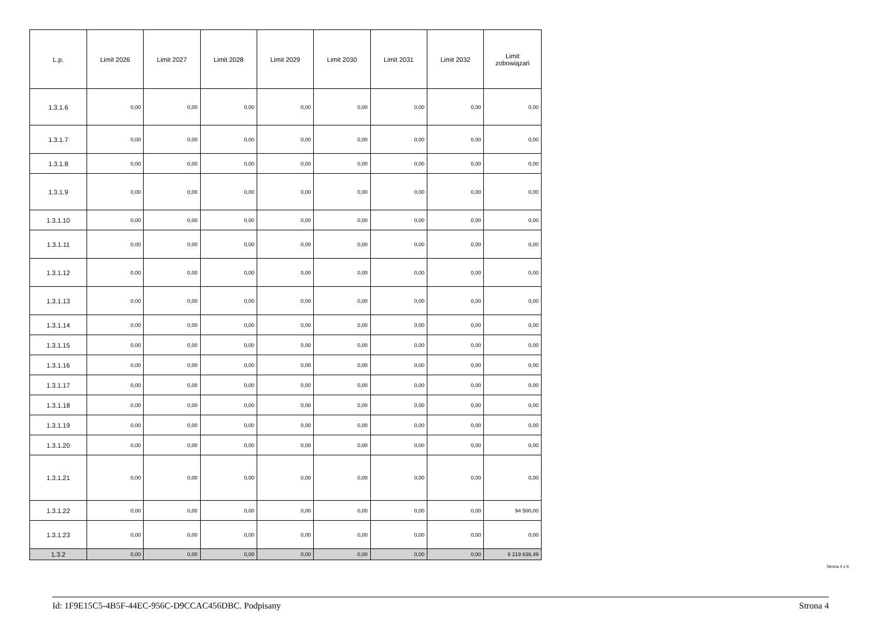| L.p. | Limit 2026 | Limit 2027 | Limit 2028 | Limit 2029 | Limit 2030 | Limit 2031 | Limit 2032 | Limit zobowiązań |
| --- | --- | --- | --- | --- | --- | --- | --- | --- |
| 1.3.1.6 | 0,00 | 0,00 | 0,00 | 0,00 | 0,00 | 0,00 | 0,00 | 0,00 |
| 1.3.1.7 | 0,00 | 0,00 | 0,00 | 0,00 | 0,00 | 0,00 | 0,00 | 0,00 |
| 1.3.1.8 | 0,00 | 0,00 | 0,00 | 0,00 | 0,00 | 0,00 | 0,00 | 0,00 |
| 1.3.1.9 | 0,00 | 0,00 | 0,00 | 0,00 | 0,00 | 0,00 | 0,00 | 0,00 |
| 1.3.1.10 | 0,00 | 0,00 | 0,00 | 0,00 | 0,00 | 0,00 | 0,00 | 0,00 |
| 1.3.1.11 | 0,00 | 0,00 | 0,00 | 0,00 | 0,00 | 0,00 | 0,00 | 0,00 |
| 1.3.1.12 | 0,00 | 0,00 | 0,00 | 0,00 | 0,00 | 0,00 | 0,00 | 0,00 |
| 1.3.1.13 | 0,00 | 0,00 | 0,00 | 0,00 | 0,00 | 0,00 | 0,00 | 0,00 |
| 1.3.1.14 | 0,00 | 0,00 | 0,00 | 0,00 | 0,00 | 0,00 | 0,00 | 0,00 |
| 1.3.1.15 | 0,00 | 0,00 | 0,00 | 0,00 | 0,00 | 0,00 | 0,00 | 0,00 |
| 1.3.1.16 | 0,00 | 0,00 | 0,00 | 0,00 | 0,00 | 0,00 | 0,00 | 0,00 |
| 1.3.1.17 | 0,00 | 0,00 | 0,00 | 0,00 | 0,00 | 0,00 | 0,00 | 0,00 |
| 1.3.1.18 | 0,00 | 0,00 | 0,00 | 0,00 | 0,00 | 0,00 | 0,00 | 0,00 |
| 1.3.1.19 | 0,00 | 0,00 | 0,00 | 0,00 | 0,00 | 0,00 | 0,00 | 0,00 |
| 1.3.1.20 | 0,00 | 0,00 | 0,00 | 0,00 | 0,00 | 0,00 | 0,00 | 0,00 |
| 1.3.1.21 | 0,00 | 0,00 | 0,00 | 0,00 | 0,00 | 0,00 | 0,00 | 0,00 |
| 1.3.1.22 | 0,00 | 0,00 | 0,00 | 0,00 | 0,00 | 0,00 | 0,00 | 94 500,00 |
| 1.3.1.23 | 0,00 | 0,00 | 0,00 | 0,00 | 0,00 | 0,00 | 0,00 | 0,00 |
| 1.3.2 | 0,00 | 0,00 | 0,00 | 0,00 | 0,00 | 0,00 | 0,00 | 6 219 636,49 |
Strona 4 z 6
Id: 1F9E15C5-4B5F-44EC-956C-D9CCAC456DBC. Podpisany Strona 4